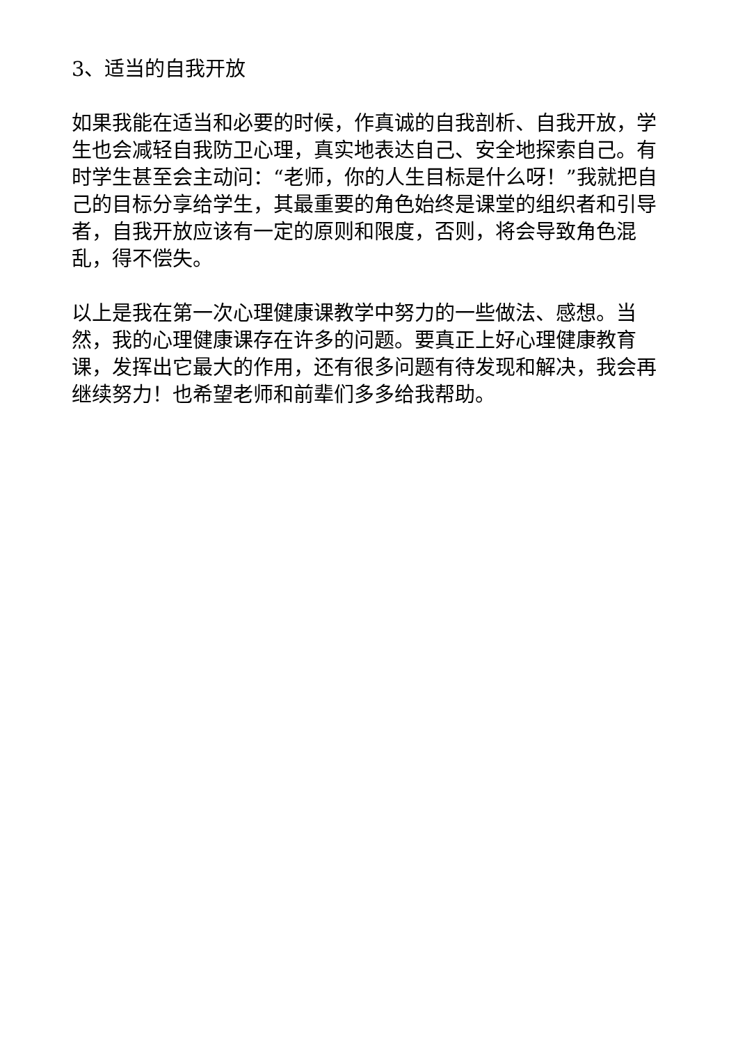3、适当的自我开放
如果我能在适当和必要的时候，作真诚的自我剖析、自我开放，学生也会减轻自我防卫心理，真实地表达自己、安全地探索自己。有时学生甚至会主动问：“老师，你的人生目标是什么呀！”我就把自己的目标分享给学生，其最重要的角色始终是课堂的组织者和引导者，自我开放应该有一定的原则和限度，否则，将会导致角色混乱，得不偿失。
以上是我在第一次心理健康课教学中努力的一些做法、感想。当然，我的心理健康课存在许多的问题。要真正上好心理健康教育课，发挥出它最大的作用，还有很多问题有待发现和解决，我会再继续努力！也希望老师和前辈们多多给我帮助。